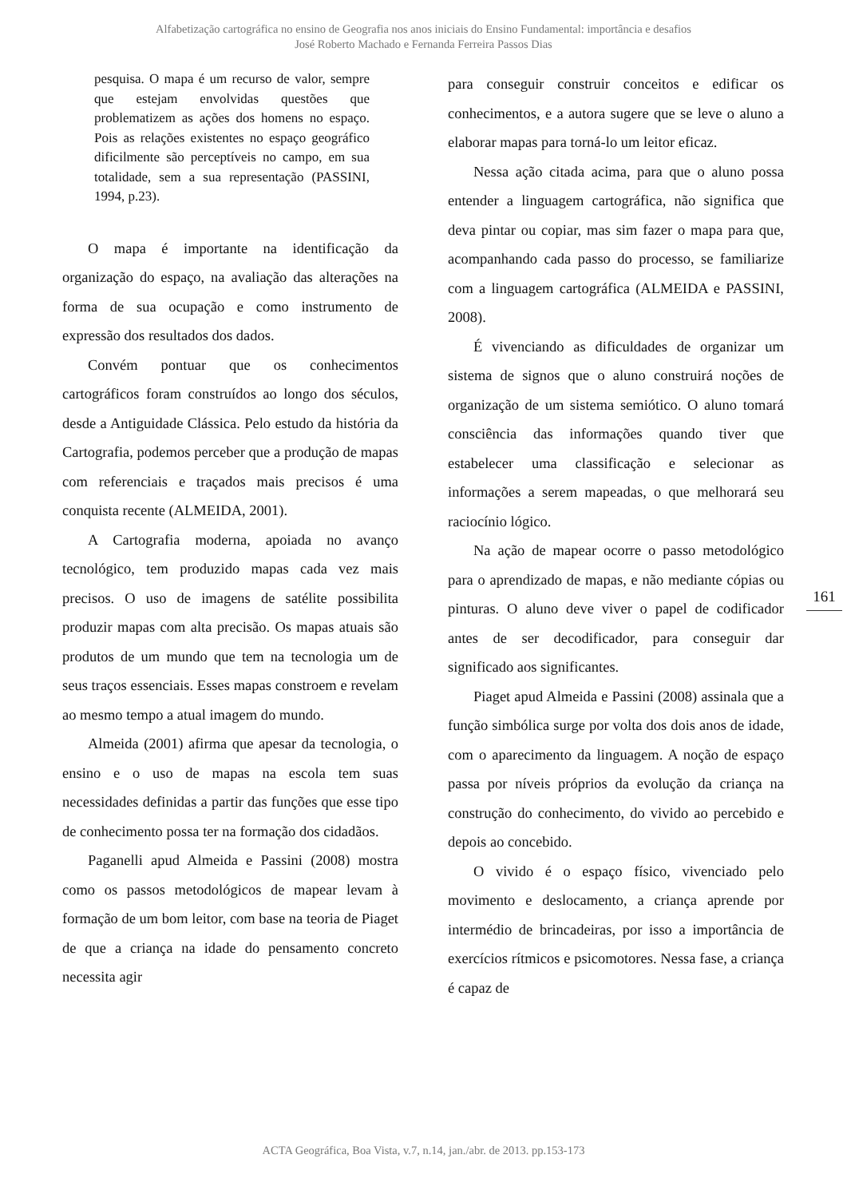Alfabetização cartográfica no ensino de Geografia nos anos iniciais do Ensino Fundamental: importância e desafios
José Roberto Machado e Fernanda Ferreira Passos Dias
pesquisa. O mapa é um recurso de valor, sempre que estejam envolvidas questões que problematizem as ações dos homens no espaço. Pois as relações existentes no espaço geográfico dificilmente são perceptíveis no campo, em sua totalidade, sem a sua representação (PASSINI, 1994, p.23).
O mapa é importante na identificação da organização do espaço, na avaliação das alterações na forma de sua ocupação e como instrumento de expressão dos resultados dos dados.
Convém pontuar que os conhecimentos cartográficos foram construídos ao longo dos séculos, desde a Antiguidade Clássica. Pelo estudo da história da Cartografia, podemos perceber que a produção de mapas com referenciais e traçados mais precisos é uma conquista recente (ALMEIDA, 2001).
A Cartografia moderna, apoiada no avanço tecnológico, tem produzido mapas cada vez mais precisos. O uso de imagens de satélite possibilita produzir mapas com alta precisão. Os mapas atuais são produtos de um mundo que tem na tecnologia um de seus traços essenciais. Esses mapas constroem e revelam ao mesmo tempo a atual imagem do mundo.
Almeida (2001) afirma que apesar da tecnologia, o ensino e o uso de mapas na escola tem suas necessidades definidas a partir das funções que esse tipo de conhecimento possa ter na formação dos cidadãos.
Paganelli apud Almeida e Passini (2008) mostra como os passos metodológicos de mapear levam à formação de um bom leitor, com base na teoria de Piaget de que a criança na idade do pensamento concreto necessita agir
para conseguir construir conceitos e edificar os conhecimentos, e a autora sugere que se leve o aluno a elaborar mapas para torná-lo um leitor eficaz.
Nessa ação citada acima, para que o aluno possa entender a linguagem cartográfica, não significa que deva pintar ou copiar, mas sim fazer o mapa para que, acompanhando cada passo do processo, se familiarize com a linguagem cartográfica (ALMEIDA e PASSINI, 2008).
É vivenciando as dificuldades de organizar um sistema de signos que o aluno construirá noções de organização de um sistema semiótico. O aluno tomará consciência das informações quando tiver que estabelecer uma classificação e selecionar as informações a serem mapeadas, o que melhorará seu raciocínio lógico.
Na ação de mapear ocorre o passo metodológico para o aprendizado de mapas, e não mediante cópias ou pinturas. O aluno deve viver o papel de codificador antes de ser decodificador, para conseguir dar significado aos significantes.
Piaget apud Almeida e Passini (2008) assinala que a função simbólica surge por volta dos dois anos de idade, com o aparecimento da linguagem. A noção de espaço passa por níveis próprios da evolução da criança na construção do conhecimento, do vivido ao percebido e depois ao concebido.
O vivido é o espaço físico, vivenciado pelo movimento e deslocamento, a criança aprende por intermédio de brincadeiras, por isso a importância de exercícios rítmicos e psicomotores. Nessa fase, a criança é capaz de
161
ACTA Geográfica, Boa Vista, v.7, n.14, jan./abr. de 2013. pp.153-173